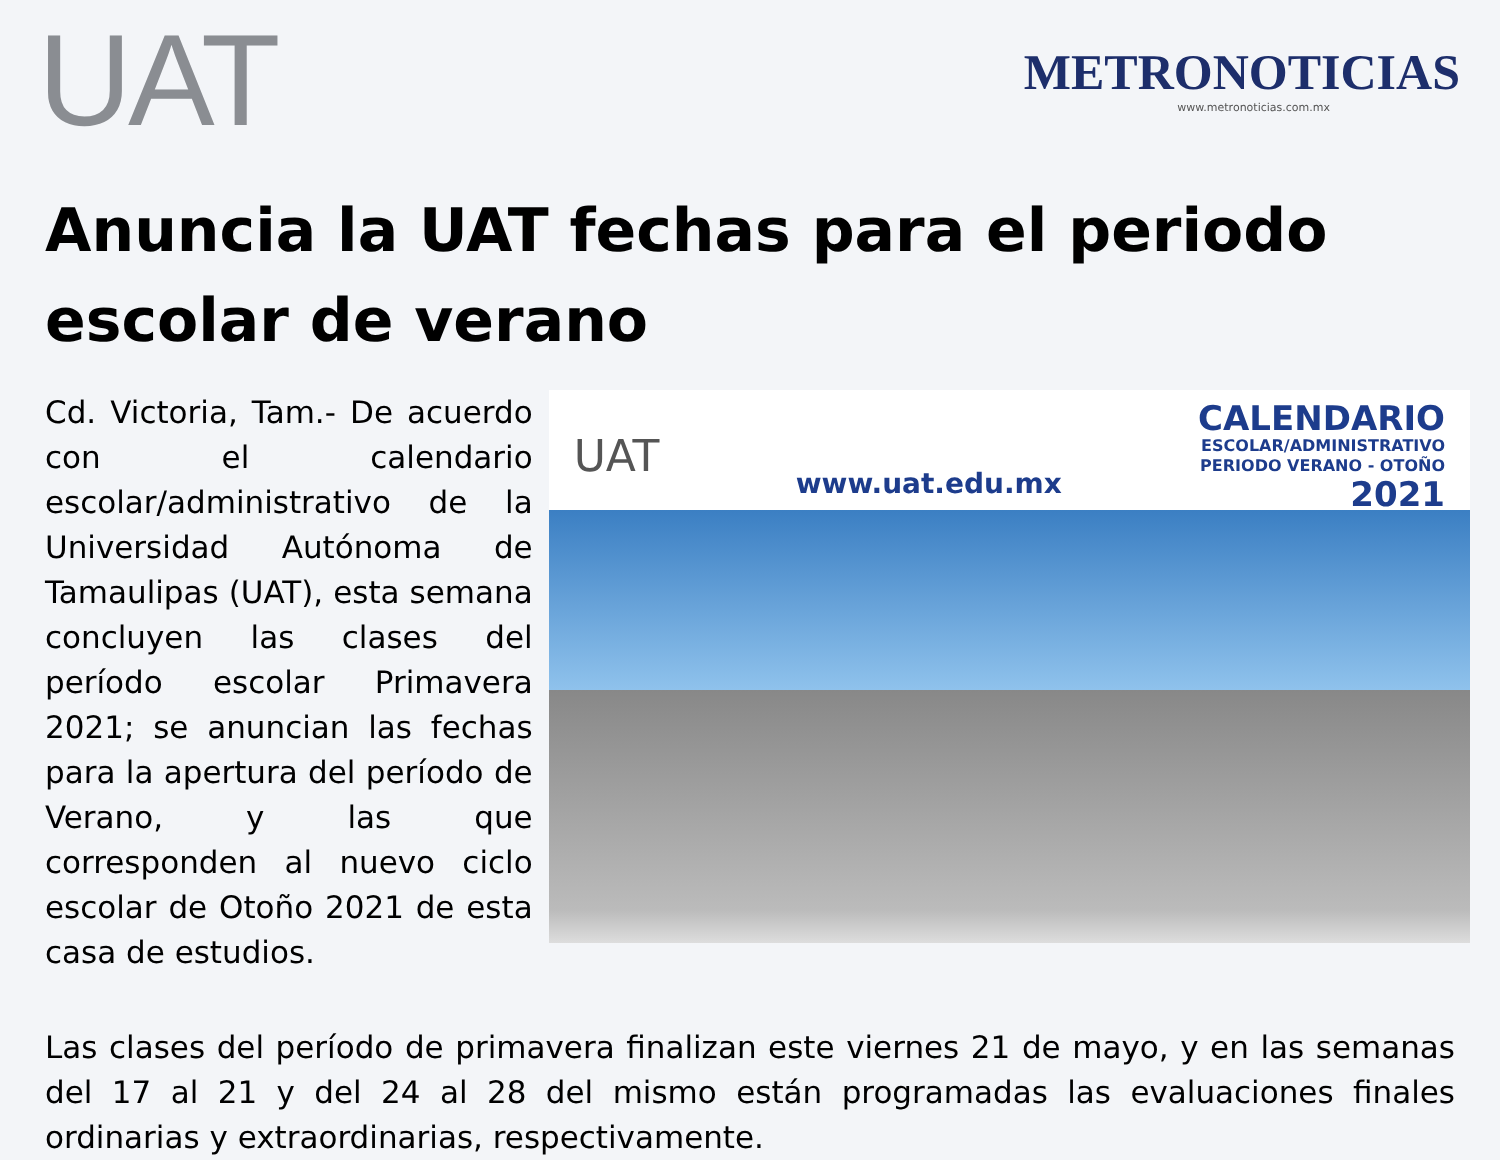UAT
METRONOTICIAS
www.metronoticias.com.mx
Anuncia la UAT fechas para el periodo escolar de verano
Cd. Victoria, Tam.- De acuerdo con el calendario escolar/administrativo de la Universidad Autónoma de Tamaulipas (UAT), esta semana concluyen las clases del período escolar Primavera 2021; se anuncian las fechas para la apertura del período de Verano, y las que corresponden al nuevo ciclo escolar de Otoño 2021 de esta casa de estudios.
UAT
www.uat.edu.mx
CALENDARIO
ESCOLAR/ADMINISTRATIVO
PERIODO VERANO - OTOÑO
2021
Las clases del período de primavera finalizan este viernes 21 de mayo, y en las semanas del 17 al 21 y del 24 al 28 del mismo están programadas las evaluaciones finales ordinarias y extraordinarias, respectivamente.